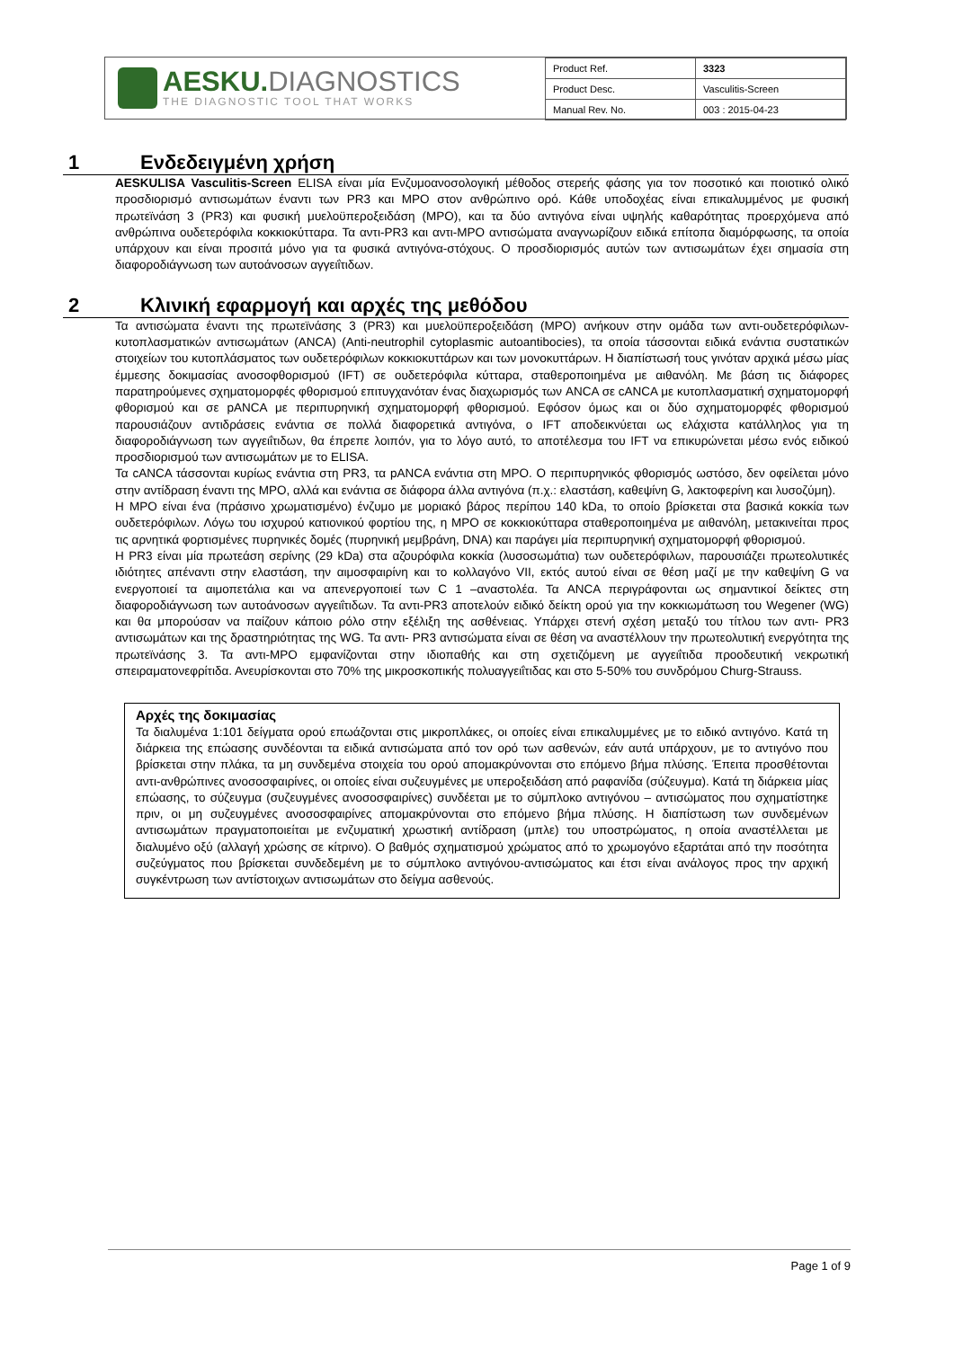AESKU. DIAGNOSTICS
THE DIAGNOSTIC TOOL THAT WORKS
| Product Ref. | 3323 |
| Product Desc. | Vasculitis-Screen |
| Manual Rev. No. | 003 : 2015-04-23 |
1 Ενδεδειγμένη χρήση
AESKULISA Vasculitis-Screen ELISA είναι μία Ενζυμοανοσολογική μέθοδος στερεής φάσης για τον ποσοτικό και ποιοτικό ολικό προσδιορισμό αντισωμάτων έναντι των PR3 και MPO στον ανθρώπινο ορό. Κάθε υποδοχέας είναι επικαλυμμένος με φυσική πρωτεϊνάση 3 (PR3) και φυσική μυελοϋπεροξειδάση (MPO), και τα δύο αντιγόνα είναι υψηλής καθαρότητας προερχόμενα από ανθρώπινα ουδετερόφιλα κοκκιοκύτταρα. Τα αντι-PR3 και αντι-MPO αντισώματα αναγνωρίζουν ειδικά επίτοπα διαμόρφωσης, τα οποία υπάρχουν και είναι προσιτά μόνο για τα φυσικά αντιγόνα-στόχους. Ο προσδιορισμός αυτών των αντισωμάτων έχει σημασία στη διαφοροδιάγνωση των αυτοάνοσων αγγειΐτιδων.
2 Κλινική εφαρμογή και αρχές της μεθόδου
Τα αντισώματα έναντι της πρωτεϊνάσης 3 (PR3) και μυελοϋπεροξειδάση (MPO) ανήκουν στην ομάδα των αντι-ουδετερόφιλων-κυτοπλασματικών αντισωμάτων (ANCA) (Anti-neutrophil cytoplasmic autoantibocies), τα οποία τάσσονται ειδικά ενάντια συστατικών στοιχείων του κυτοπλάσματος των ουδετερόφιλων κοκκιοκυττάρων και των μονοκυττάρων. Η διαπίστωσή τους γινόταν αρχικά μέσω μίας έμμεσης δοκιμασίας ανοσοφθορισμού (IFT) σε ουδετερόφιλα κύτταρα, σταθεροποιημένα με αιθανόλη. Με βάση τις διάφορες παρατηρούμενες σχηματομορφές φθορισμού επιτυγχανόταν ένας διαχωρισμός των ANCA σε cANCA με κυτοπλασματική σχηματομορφή φθορισμού και σε pANCA με περιπυρηνική σχηματομορφή φθορισμού. Εφόσον όμως και οι δύο σχηματομορφές φθορισμού παρουσιάζουν αντιδράσεις ενάντια σε πολλά διαφορετικά αντιγόνα, ο IFT αποδεικνύεται ως ελάχιστα κατάλληλος για τη διαφοροδιάγνωση των αγγειΐτιδων, θα έπρεπε λοιπόν, για το λόγο αυτό, το αποτέλεσμα του IFT να επικυρώνεται μέσω ενός ειδικού προσδιορισμού των αντισωμάτων με το ELISA.
Τα cANCA τάσσονται κυρίως ενάντια στη PR3, τα pANCA ενάντια στη MPO. Ο περιπυρηνικός φθορισμός ωστόσο, δεν οφείλεται μόνο στην αντίδραση έναντι της MPO, αλλά και ενάντια σε διάφορα άλλα αντιγόνα (π.χ.: ελαστάση, καθεψίνη G, λακτοφερίνη και λυσοζύμη).
Η MPO είναι ένα (πράσινο χρωματισμένο) ένζυμο με μοριακό βάρος περίπου 140 kDa, το οποίο βρίσκεται στα βασικά κοκκία των ουδετερόφιλων. Λόγω του ισχυρού κατιονικού φορτίου της, η MPO σε κοκκιοκύτταρα σταθεροποιημένα με αιθανόλη, μετακινείται προς τις αρνητικά φορτισμένες πυρηνικές δομές (πυρηνική μεμβράνη, DNA) και παράγει μία περιπυρηνική σχηματομορφή φθορισμού.
Η PR3 είναι μία πρωτεάση σερίνης (29 kDa) στα αζουρόφιλα κοκκία (λυσοσωμάτια) των ουδετερόφιλων, παρουσιάζει πρωτεολυτικές ιδιότητες απέναντι στην ελαστάση, την αιμοσφαιρίνη και το κολλαγόνο VII, εκτός αυτού είναι σε θέση μαζί με την καθεψίνη G να ενεργοποιεί τα αιμοπετάλια και να απενεργοποιεί των C 1 –αναστολέα. Τα ANCA περιγράφονται ως σημαντικοί δείκτες στη διαφοροδιάγνωση των αυτοάνοσων αγγειΐτιδων. Τα αντι-PR3 αποτελούν ειδικό δείκτη ορού για την κοκκιωμάτωση του Wegener (WG) και θα μπορούσαν να παίζουν κάποιο ρόλο στην εξέλιξη της ασθένειας. Υπάρχει στενή σχέση μεταξύ του τίτλου των αντι- PR3 αντισωμάτων και της δραστηριότητας της WG. Τα αντι- PR3 αντισώματα είναι σε θέση να αναστέλλουν την πρωτεολυτική ενεργότητα της πρωτεϊνάσης 3. Τα αντι-MPO εμφανίζονται στην ιδιοπαθής και στη σχετιζόμενη με αγγειΐτιδα προοδευτική νεκρωτική σπειραματονεφρίτιδα. Ανευρίσκονται στο 70% της μικροσκοπικής πολυαγγειΐτιδας και στο 5-50% του συνδρόμου Churg-Strauss.
Αρχές της δοκιμασίας
Τα διαλυμένα 1:101 δείγματα ορού επωάζονται στις μικροπλάκες, οι οποίες είναι επικαλυμμένες με το ειδικό αντιγόνο. Κατά τη διάρκεια της επώασης συνδέονται τα ειδικά αντισώματα από τον ορό των ασθενών, εάν αυτά υπάρχουν, με το αντιγόνο που βρίσκεται στην πλάκα, τα μη συνδεμένα στοιχεία του ορού απομακρύνονται στο επόμενο βήμα πλύσης. Έπειτα προσθέτονται αντι-ανθρώπινες ανοσοσφαιρίνες, οι οποίες είναι συζευγμένες με υπεροξειδάση από ραφανίδα (σύζευγμα). Κατά τη διάρκεια μίας επώασης, το σύζευγμα (συζευγμένες ανοσοσφαιρίνες) συνδέεται με το σύμπλοκο αντιγόνου – αντισώματος που σχηματίστηκε πριν, οι μη συζευγμένες ανοσοσφαιρίνες απομακρύνονται στο επόμενο βήμα πλύσης. Η διαπίστωση των συνδεμένων αντισωμάτων πραγματοποιείται με ενζυματική χρωστική αντίδραση (μπλε) του υποστρώματος, η οποία αναστέλλεται με διαλυμένο οξύ (αλλαγή χρώσης σε κίτρινο). Ο βαθμός σχηματισμού χρώματος από το χρωμογόνο εξαρτάται από την ποσότητα συζεύγματος που βρίσκεται συνδεδεμένη με το σύμπλοκο αντιγόνου-αντισώματος και έτσι είναι ανάλογος προς την αρχική συγκέντρωση των αντίστοιχων αντισωμάτων στο δείγμα ασθενούς.
Page 1 of 9